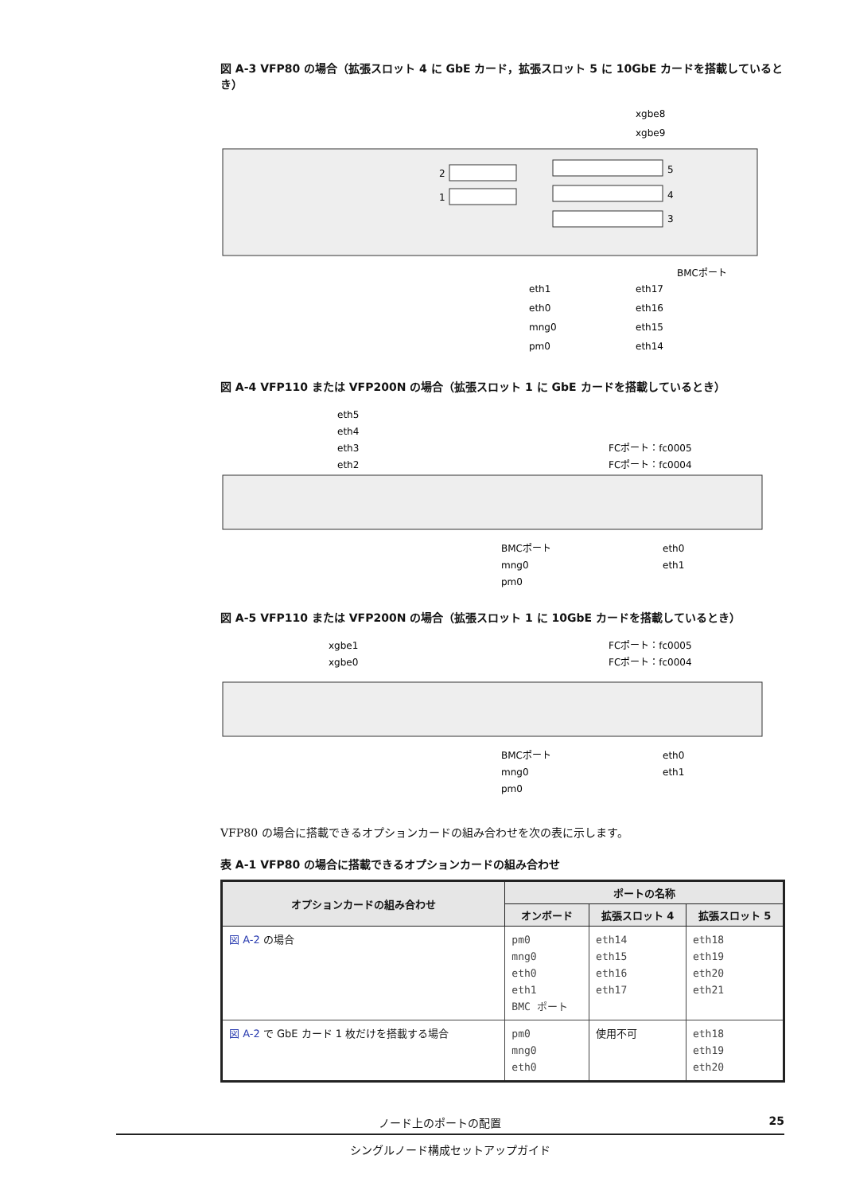図 A-3 VFP80 の場合（拡張スロット 4 に GbE カード，拡張スロット 5 に 10GbE カードを搭載しているとき）
2
1
5
4
3
xgbe8
xgbe9
BMCポート
eth1
eth0
mng0
pm0
eth17
eth16
eth15
eth14
図 A-4 VFP110 または VFP200N の場合（拡張スロット 1 に GbE カードを搭載しているとき）
eth5
eth4
eth3
eth2
FCポート：fc0005
FCポート：fc0004
BMCポート
mng0
pm0
eth0
eth1
図 A-5 VFP110 または VFP200N の場合（拡張スロット 1 に 10GbE カードを搭載しているとき）
xgbe1
xgbe0
FCポート：fc0005
FCポート：fc0004
BMCポート
mng0
pm0
eth0
eth1
VFP80 の場合に搭載できるオプションカードの組み合わせを次の表に示します。
表 A-1 VFP80 の場合に搭載できるオプションカードの組み合わせ
| オプションカードの組み合わせ | ポートの名称 | | |
| --- | --- | --- | --- |
| | オンボード | 拡張スロット 4 | 拡張スロット 5 |
| 図 A-2 の場合 | pm0 mng0 eth0 eth1 BMC ポート | eth14 eth15 eth16 eth17 | eth18 eth19 eth20 eth21 |
| 図 A-2 で GbE カード 1 枚だけを搭載する場合 | pm0 mng0 eth0 | 使用不可 | eth18 eth19 eth20 |
ノード上のポートの配置 25
シングルノード構成セットアップガイド